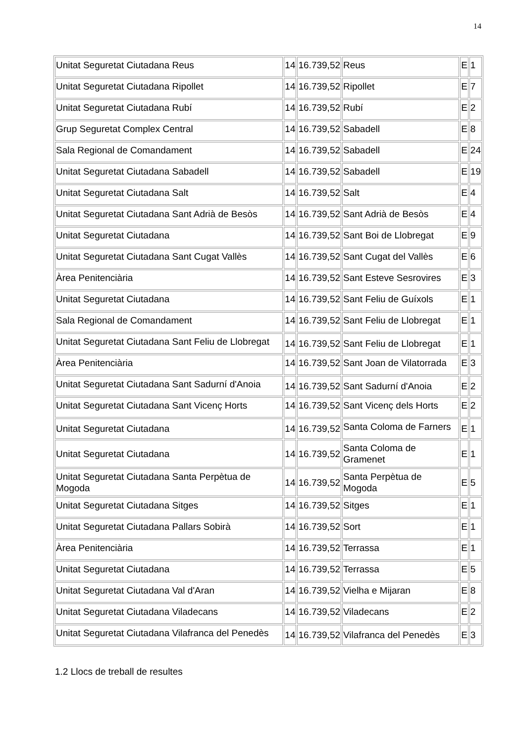14
| Unitat Seguretat Ciutadana Reus | 14 | 16.739,52 | Reus | E | 1 |
| Unitat Seguretat Ciutadana Ripollet | 14 | 16.739,52 | Ripollet | E | 7 |
| Unitat Seguretat Ciutadana Rubí | 14 | 16.739,52 | Rubí | E | 2 |
| Grup Seguretat Complex Central | 14 | 16.739,52 | Sabadell | E | 8 |
| Sala Regional de Comandament | 14 | 16.739,52 | Sabadell | E | 24 |
| Unitat Seguretat Ciutadana Sabadell | 14 | 16.739,52 | Sabadell | E | 19 |
| Unitat Seguretat Ciutadana Salt | 14 | 16.739,52 | Salt | E | 4 |
| Unitat Seguretat Ciutadana Sant Adrià de Besòs | 14 | 16.739,52 | Sant Adrià de Besòs | E | 4 |
| Unitat Seguretat Ciutadana | 14 | 16.739,52 | Sant Boi de Llobregat | E | 9 |
| Unitat Seguretat Ciutadana Sant Cugat Vallès | 14 | 16.739,52 | Sant Cugat del Vallès | E | 6 |
| Àrea Penitenciària | 14 | 16.739,52 | Sant Esteve Sesrovires | E | 3 |
| Unitat Seguretat Ciutadana | 14 | 16.739,52 | Sant Feliu de Guíxols | E | 1 |
| Sala Regional de Comandament | 14 | 16.739,52 | Sant Feliu de Llobregat | E | 1 |
| Unitat Seguretat Ciutadana Sant Feliu de Llobregat | 14 | 16.739,52 | Sant Feliu de Llobregat | E | 1 |
| Àrea Penitenciària | 14 | 16.739,52 | Sant Joan de Vilatorrada | E | 3 |
| Unitat Seguretat Ciutadana Sant Sadurní d'Anoia | 14 | 16.739,52 | Sant Sadurní d'Anoia | E | 2 |
| Unitat Seguretat Ciutadana Sant Vicenç Horts | 14 | 16.739,52 | Sant Vicenç dels Horts | E | 2 |
| Unitat Seguretat Ciutadana | 14 | 16.739,52 | Santa Coloma de Farners | E | 1 |
| Unitat Seguretat Ciutadana | 14 | 16.739,52 | Santa Coloma de Gramenet | E | 1 |
| Unitat Seguretat Ciutadana Santa Perpètua de Mogoda | 14 | 16.739,52 | Santa Perpètua de Mogoda | E | 5 |
| Unitat Seguretat Ciutadana Sitges | 14 | 16.739,52 | Sitges | E | 1 |
| Unitat Seguretat Ciutadana Pallars Sobirà | 14 | 16.739,52 | Sort | E | 1 |
| Àrea Penitenciària | 14 | 16.739,52 | Terrassa | E | 1 |
| Unitat Seguretat Ciutadana | 14 | 16.739,52 | Terrassa | E | 5 |
| Unitat Seguretat Ciutadana Val d'Aran | 14 | 16.739,52 | Vielha e Mijaran | E | 8 |
| Unitat Seguretat Ciutadana Viladecans | 14 | 16.739,52 | Viladecans | E | 2 |
| Unitat Seguretat Ciutadana Vilafranca del Penedès | 14 | 16.739,52 | Vilafranca del Penedès | E | 3 |
1.2 Llocs de treball de resultes